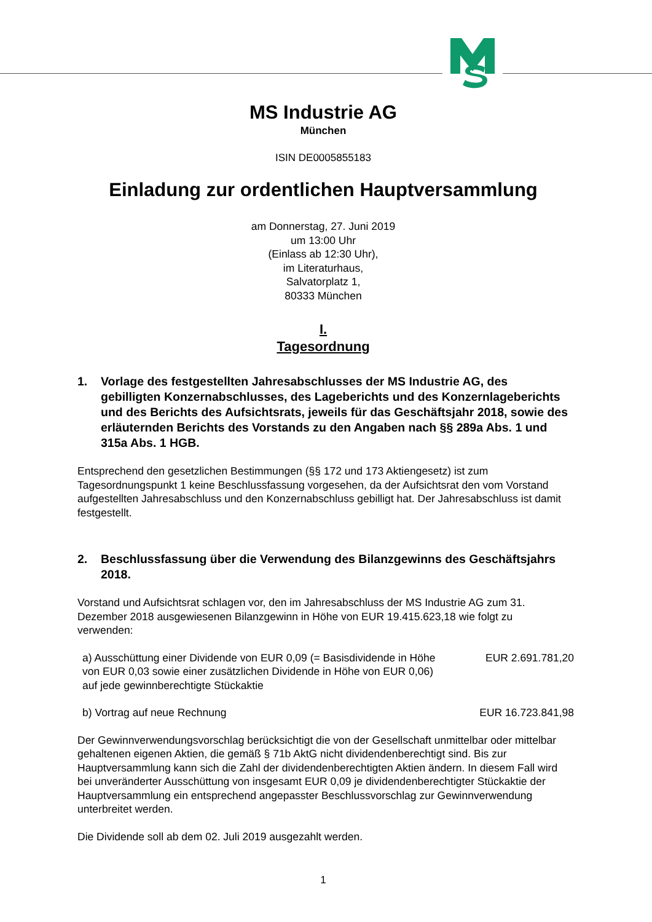MS Industrie AG
München
ISIN DE0005855183
Einladung zur ordentlichen Hauptversammlung
am Donnerstag, 27. Juni 2019
um 13:00 Uhr
(Einlass ab 12:30 Uhr),
im Literaturhaus,
Salvatorplatz 1,
80333 München
I.
Tagesordnung
1. Vorlage des festgestellten Jahresabschlusses der MS Industrie AG, des gebilligten Konzernabschlusses, des Lageberichts und des Konzernlageberichts und des Berichts des Aufsichtsrats, jeweils für das Geschäftsjahr 2018, sowie des erläuternden Berichts des Vorstands zu den Angaben nach §§ 289a Abs. 1 und 315a Abs. 1 HGB.
Entsprechend den gesetzlichen Bestimmungen (§§ 172 und 173 Aktiengesetz) ist zum Tagesordnungspunkt 1 keine Beschlussfassung vorgesehen, da der Aufsichtsrat den vom Vorstand aufgestellten Jahresabschluss und den Konzernabschluss gebilligt hat. Der Jahresabschluss ist damit festgestellt.
2. Beschlussfassung über die Verwendung des Bilanzgewinns des Geschäftsjahrs 2018.
Vorstand und Aufsichtsrat schlagen vor, den im Jahresabschluss der MS Industrie AG zum 31. Dezember 2018 ausgewiesenen Bilanzgewinn in Höhe von EUR 19.415.623,18 wie folgt zu verwenden:
| a) Ausschüttung einer Dividende von EUR 0,09 (= Basisdividende in Höhe von EUR 0,03 sowie einer zusätzlichen Dividende in Höhe von EUR 0,06) auf jede gewinnberechtigte Stückaktie | EUR 2.691.781,20 |
| b) Vortrag auf neue Rechnung | EUR 16.723.841,98 |
Der Gewinnverwendungsvorschlag berücksichtigt die von der Gesellschaft unmittelbar oder mittelbar gehaltenen eigenen Aktien, die gemäß § 71b AktG nicht dividendenberechtigt sind. Bis zur Hauptversammlung kann sich die Zahl der dividendenberechtigten Aktien ändern. In diesem Fall wird bei unveränderter Ausschüttung von insgesamt EUR 0,09 je dividendenberechtigter Stückaktie der Hauptversammlung ein entsprechend angepasster Beschlussvorschlag zur Gewinnverwendung unterbreitet werden.
Die Dividende soll ab dem 02. Juli 2019 ausgezahlt werden.
1